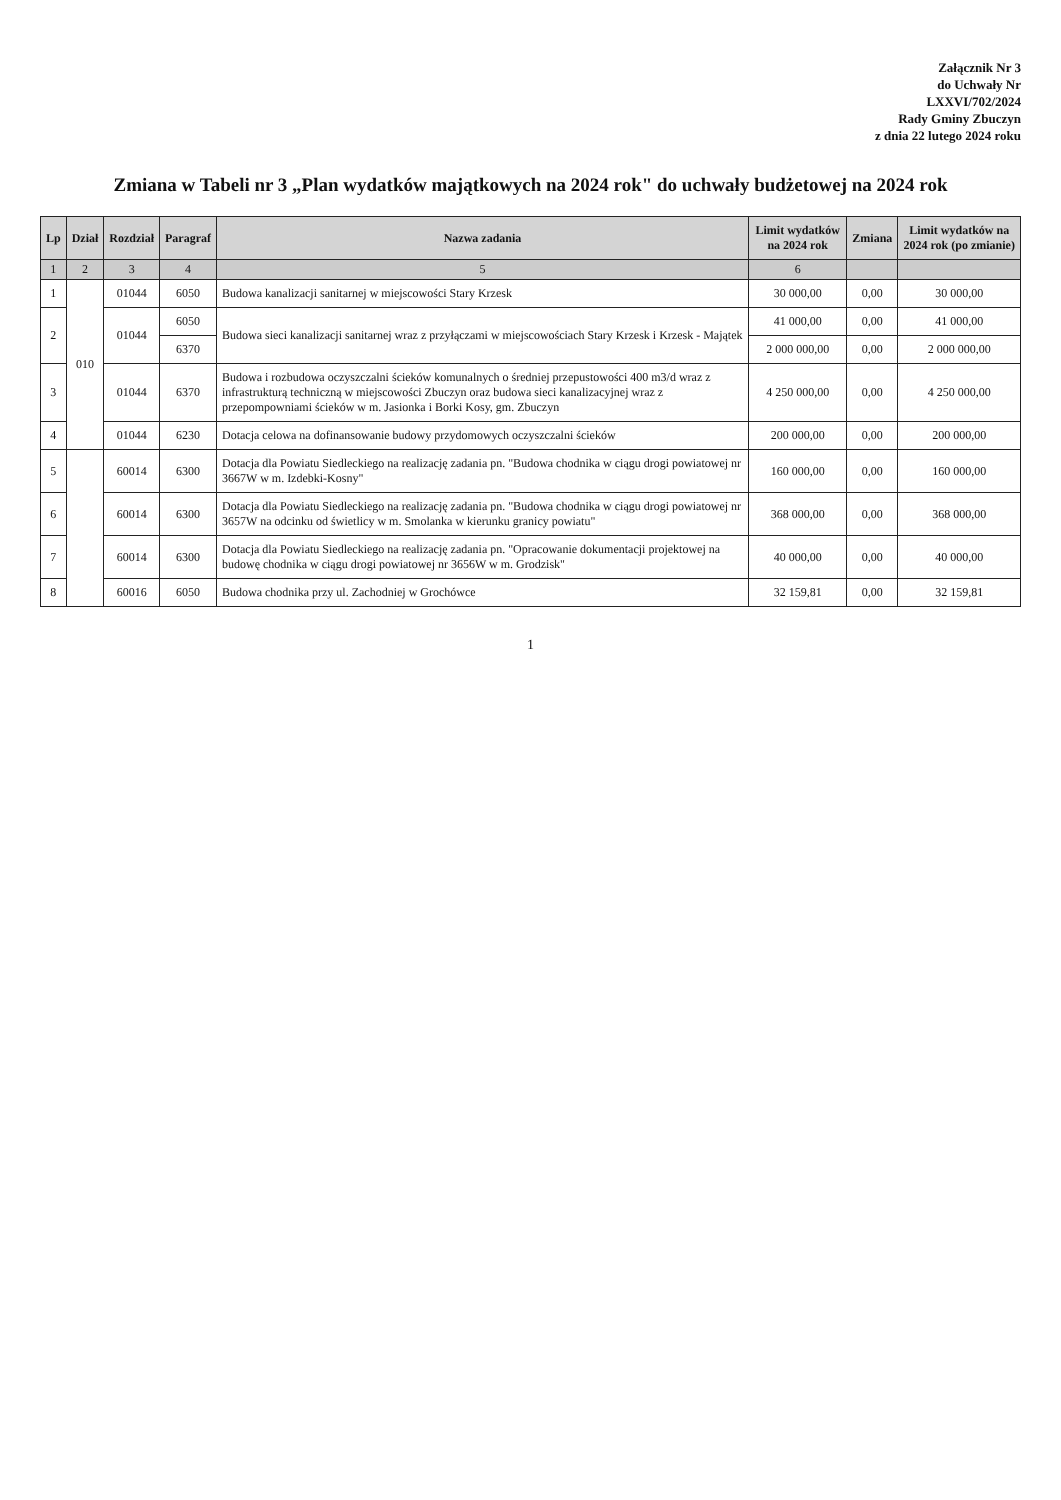Załącznik Nr 3
do Uchwały Nr
LXXVI/702/2024
Rady Gminy Zbuczyn
z dnia 22 lutego 2024 roku
Zmiana w Tabeli nr 3 „Plan wydatków majątkowych na 2024 rok" do uchwały budżetowej na 2024 rok
| Lp | Dział | Rozdział | Paragraf | Nazwa zadania | Limit wydatków na 2024 rok | Zmiana | Limit wydatków na 2024 rok (po zmianie) |
| --- | --- | --- | --- | --- | --- | --- | --- |
| 1 | 2 | 3 | 4 | 5 | 6 | | |
| 1 | 010 | 01044 | 6050 | Budowa kanalizacji sanitarnej w miejscowości Stary Krzesk | 30 000,00 | 0,00 | 30 000,00 |
| 2 | | 01044 | 6050 | Budowa sieci kanalizacji sanitarnej wraz z przyłączami w miejscowościach Stary Krzesk i Krzesk - Majątek | 41 000,00 | 0,00 | 41 000,00 |
| | | | 6370 | | 2 000 000,00 | 0,00 | 2 000 000,00 |
| 3 | | 01044 | 6370 | Budowa i rozbudowa oczyszczalni ścieków komunalnych o średniej przepustowości 400 m3/d wraz z infrastrukturą techniczną w miejscowości Zbuczyn oraz budowa sieci kanalizacyjnej wraz z przepompowniami ścieków w m. Jasionka i Borki Kosy, gm. Zbuczyn | 4 250 000,00 | 0,00 | 4 250 000,00 |
| 4 | | 01044 | 6230 | Dotacja celowa na dofinansowanie budowy przydomowych oczyszczalni ścieków | 200 000,00 | 0,00 | 200 000,00 |
| 5 | | 60014 | 6300 | Dotacja dla Powiatu Siedleckiego na realizację zadania pn. "Budowa chodnika w ciągu drogi powiatowej nr 3667W w m. Izdebki-Kosny" | 160 000,00 | 0,00 | 160 000,00 |
| 6 | | 60014 | 6300 | Dotacja dla Powiatu Siedleckiego na realizację zadania pn. "Budowa chodnika w ciągu drogi powiatowej nr 3657W na odcinku od świetlicy w m. Smolanka w kierunku granicy powiatu" | 368 000,00 | 0,00 | 368 000,00 |
| 7 | | 60014 | 6300 | Dotacja dla Powiatu Siedleckiego na realizację zadania pn. "Opracowanie dokumentacji projektowej na budowę chodnika w ciągu drogi powiatowej nr 3656W w m. Grodzisk" | 40 000,00 | 0,00 | 40 000,00 |
| 8 | | 60016 | 6050 | Budowa chodnika przy ul. Zachodniej w Grochówce | 32 159,81 | 0,00 | 32 159,81 |
1